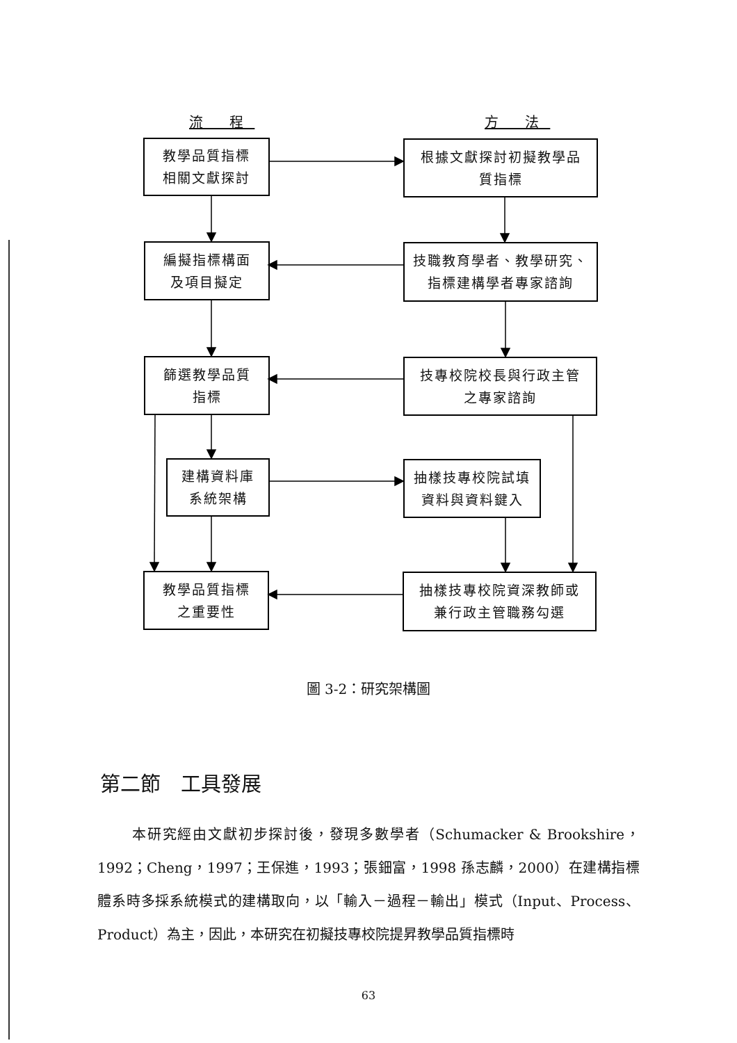流 程 方 法
教學品質指標
相關文獻探討
根據文獻探討初擬教學品
質指標
編擬指標構面
及項目擬定
技職教育學者、教學研究、
指標建構學者專家諮詢
篩選教學品質
指標
技專校院校長與行政主管
之專家諮詢
建構資料庫
系統架構
抽樣技專校院試填
資料與資料鍵入
教學品質指標
之重要性
抽樣技專校院資深教師或
兼行政主管職務勾選
圖 3-2：研究架構圖
第二節　工具發展
本研究經由文獻初步探討後，發現多數學者（Schumacker & Brookshire，1992；Cheng，1997；王保進，1993；張鈿富，1998 孫志麟，2000）在建構指標體系時多採系統模式的建構取向，以「輸入－過程－輸出」模式（Input、Process、Product）為主，因此，本研究在初擬技專校院提昇教學品質指標時
63